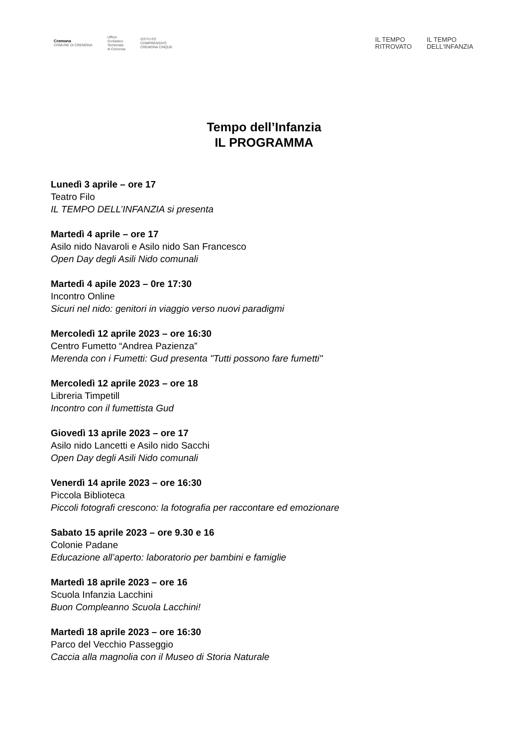Cremona
COMUNE DI CREMONA
Ufficio
Scolastico
Territoriale
di Cremona
ISTITUTO
COMPRENSIVO
CREMONA CINQUE
IL TEMPO
RITROVATO
IL TEMPO
DELL'INFANZIA
Tempo dell’Infanzia
IL PROGRAMMA
Lunedì 3 aprile – ore 17
Teatro Filo
IL TEMPO DELL’INFANZIA si presenta
Martedì 4 aprile – ore 17
Asilo nido Navaroli e Asilo nido San Francesco
Open Day degli Asili Nido comunali
Martedì 4 apile 2023 – 0re 17:30
Incontro Online
Sicuri nel nido: genitori in viaggio verso nuovi paradigmi
Mercoledì 12 aprile 2023 – ore 16:30
Centro Fumetto “Andrea Pazienza”
Merenda con i Fumetti: Gud presenta "Tutti possono fare fumetti"
Mercoledì 12 aprile 2023 – ore 18
Libreria Timpetill
Incontro con il fumettista Gud
Giovedì 13 aprile 2023 – ore 17
Asilo nido Lancetti e Asilo nido Sacchi
Open Day degli Asili Nido comunali
Venerdì 14 aprile 2023 – ore 16:30
Piccola Biblioteca
Piccoli fotografi crescono: la fotografia per raccontare ed emozionare
Sabato 15 aprile 2023 – ore 9.30 e 16
Colonie Padane
Educazione all’aperto: laboratorio per bambini e famiglie
Martedì 18 aprile 2023 – ore 16
Scuola Infanzia Lacchini
Buon Compleanno Scuola Lacchini!
Martedì 18 aprile 2023 – ore 16:30
Parco del Vecchio Passeggio
Caccia alla magnolia con il Museo di Storia Naturale